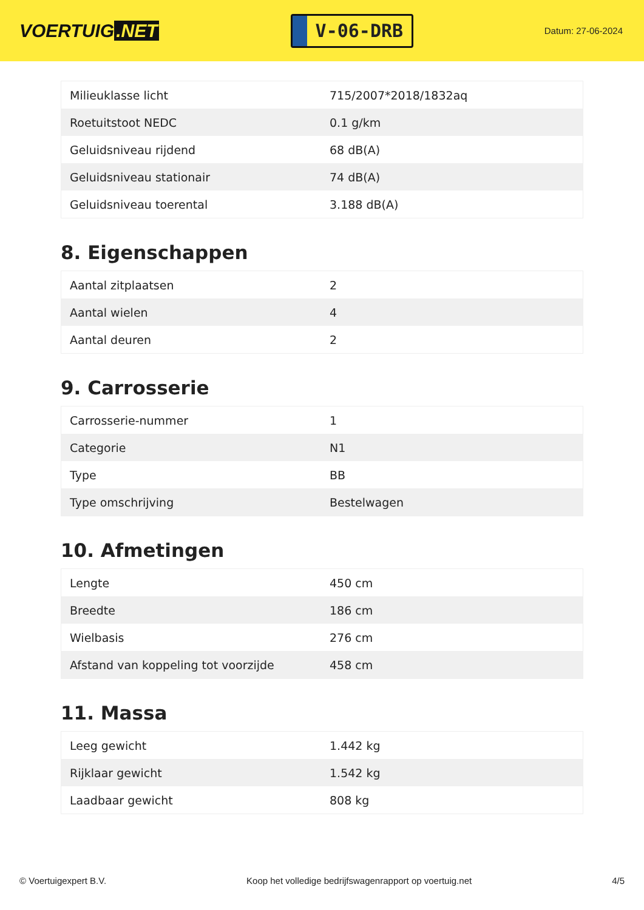VOERTUIG.NET
V-06-DRB
Datum: 27-06-2024
| Milieuklasse licht | 715/2007*2018/1832aq |
| Roetuitstoot NEDC | 0.1 g/km |
| Geluidsniveau rijdend | 68 dB(A) |
| Geluidsniveau stationair | 74 dB(A) |
| Geluidsniveau toerental | 3.188 dB(A) |
8. Eigenschappen
| Aantal zitplaatsen | 2 |
| Aantal wielen | 4 |
| Aantal deuren | 2 |
9. Carrosserie
| Carrosserie-nummer | 1 |
| Categorie | N1 |
| Type | BB |
| Type omschrijving | Bestelwagen |
10. Afmetingen
| Lengte | 450 cm |
| Breedte | 186 cm |
| Wielbasis | 276 cm |
| Afstand van koppeling tot voorzijde | 458 cm |
11. Massa
| Leeg gewicht | 1.442 kg |
| Rijklaar gewicht | 1.542 kg |
| Laadbaar gewicht | 808 kg |
© Voertuigexpert B.V. Koop het volledige bedrijfswagenrapport op voertuig.net 4/5